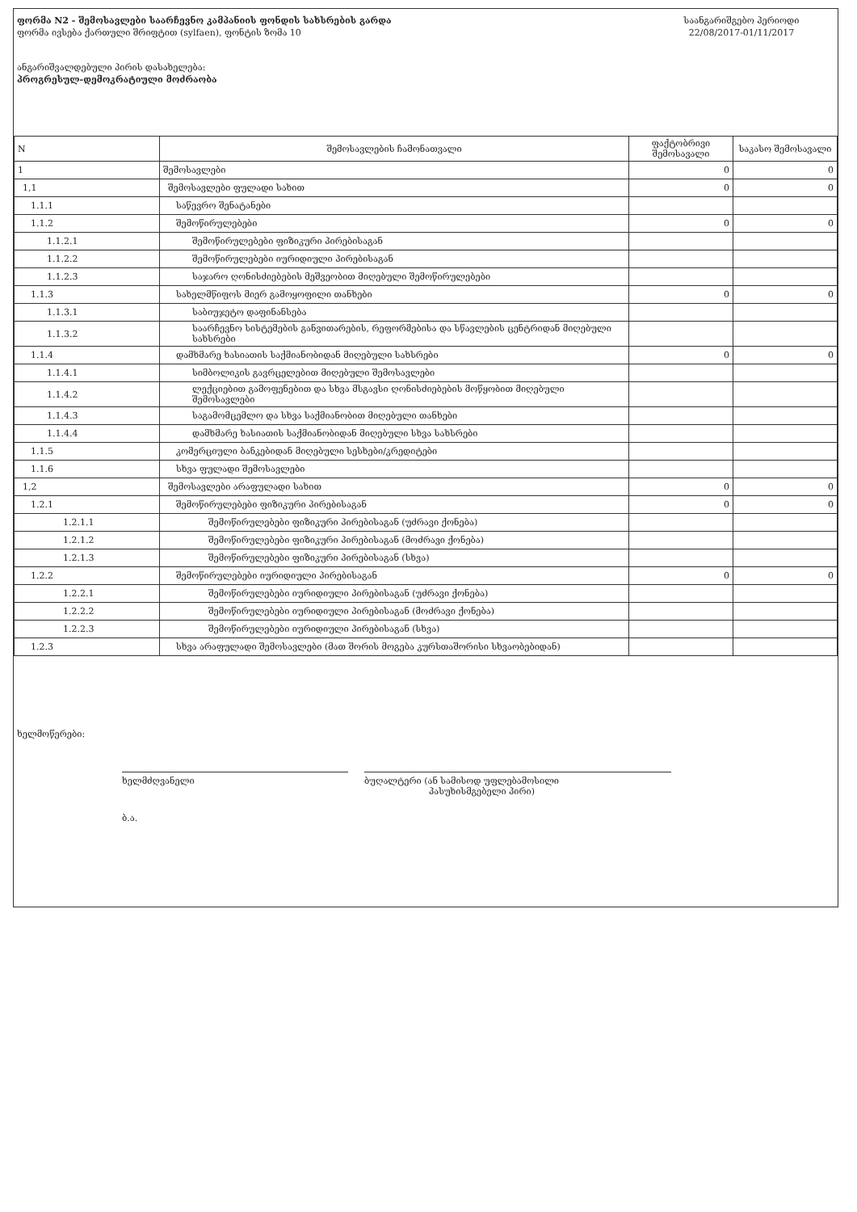ფორმა N2 - შემოსავლები საარჩევნო კამპანიის ფონდის სახსრების გარდა
ფორმა ივსება ქართული შრიფტით (sylfaen), ფონტის ზომა 10
ანგარიშვალდებული პირის დასახელება:
პროგრესულ-დემოკრატიული მოძრაობა
საანგარიშგებო პერიოდი
22/08/2017-01/11/2017
| N | შემოსავლების ჩამონათვალი | ფაქტობრივი შემოსავალი | საკასო შემოსავალი |
| --- | --- | --- | --- |
| 1 | შემოსავლები | 0 | 0 |
| 1,1 | შემოსავლები ფულადი სახით | 0 | 0 |
| 1.1.1 | საწევრო შენატანები | | |
| 1.1.2 | შემოწირულებები | 0 | 0 |
| 1.1.2.1 | შემოწირულებები ფიზიკური პირებისაგან | | |
| 1.1.2.2 | შემოწირულებები იურიდიული პირებისაგან | | |
| 1.1.2.3 | საჯარო ღონისძიებების მეშვეობით მიღებული შემოწირულებები | | |
| 1.1.3 | სახელმწიფოს მიერ გამოყოფილი თანხები | 0 | 0 |
| 1.1.3.1 | საბიუჯეტო დაფინანსება | | |
| 1.1.3.2 | საარჩევნო სისტემების განვითარების, რეფორმებისა და სწავლების ცენტრიდან მიღებული სახსრები | | |
| 1.1.4 | დამხმარე ხასიათის საქმიანობიდან მიღებული სახსრები | 0 | 0 |
| 1.1.4.1 | სიმბოლიკის გავრცელებით მიღებული შემოსავლები | | |
| 1.1.4.2 | ლექციებით გამოფენებით და სხვა მსგავსი ღონისძიებების მოწყობით მიღებული შემოსავლები | | |
| 1.1.4.3 | საგამომცემლო და სხვა საქმიანობით მიღებული თანხები | | |
| 1.1.4.4 | დამხმარე ხასიათის საქმიანობიდან მიღებული სხვა სახსრები | | |
| 1.1.5 | კომერციული ბანკებიდან მიღებული სესხები/კრედიტები | | |
| 1.1.6 | სხვა ფულადი შემოსავლები | | |
| 1,2 | შემოსავლები არაფულადი სახით | 0 | 0 |
| 1.2.1 | შემოწირულებები ფიზიკური პირებისაგან | 0 | 0 |
| 1.2.1.1 | შემოწირულებები ფიზიკური პირებისაგან (უძრავი ქონება) | | |
| 1.2.1.2 | შემოწირულებები ფიზიკური პირებისაგან (მოძრავი ქონება) | | |
| 1.2.1.3 | შემოწირულებები ფიზიკური პირებისაგან (სხვა) | | |
| 1.2.2 | შემოწირულებები იურიდიული პირებისაგან | 0 | 0 |
| 1.2.2.1 | შემოწირულებები იურიდიული პირებისაგან (უძრავი ქონება) | | |
| 1.2.2.2 | შემოწირულებები იურიდიული პირებისაგან (მოძრავი ქონება) | | |
| 1.2.2.3 | შემოწირულებები იურიდიული პირებისაგან (სხვა) | | |
| 1.2.3 | სხვა არაფულადი შემოსავლები (მათ შორის მოგება კურსთაშორისი სხვაობებიდან) | | |
ხელმოწერები:
ხელმძღვანელი ბუღალტერი (ან სამისოდ უფლებამოსილი
პასუხისმგებელი პირი)
ბ.ა.